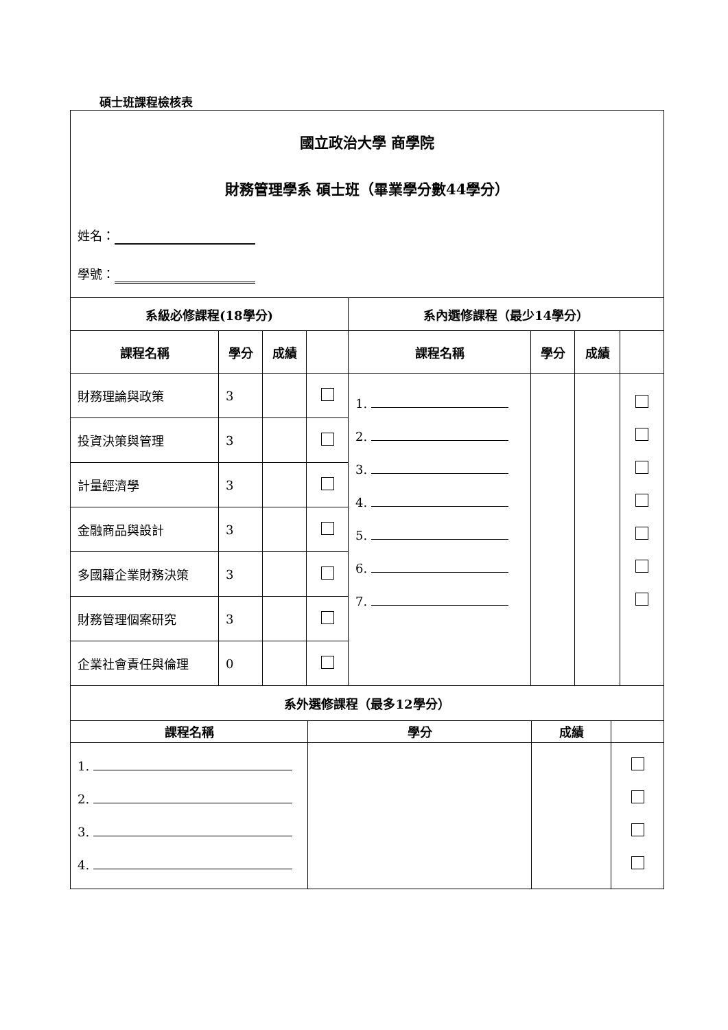碩士班課程檢核表
| 國立政治大學 商學院 財務管理學系 碩士班（畢業學分數44學分） 姓名： 學號： | | | | | | | |
| 系級必修課程(18學分) | | | | 系內選修課程（最少14學分） | | | |
| 課程名稱 | 學分 | 成績 | | 課程名稱 | 學分 | 成績 | |
| 財務理論與政策 | 3 | | | 1. 2. 3. 4. 5. 6. 7. | | | |
| 投資決策與管理 | 3 | | | | | | |
| 計量經濟學 | 3 | | | | | | |
| 金融商品與設計 | 3 | | | | | | |
| 多國籍企業財務決策 | 3 | | | | | | |
| 財務管理個案研究 | 3 | | | | | | |
| 企業社會責任與倫理 | 0 | | | | | | |
| 系外選修課程（最多12學分） | | | |
| --- | --- | --- | --- |
| 課程名稱 | 學分 | 成績 | |
| 1. 2. 3. 4. | | | |